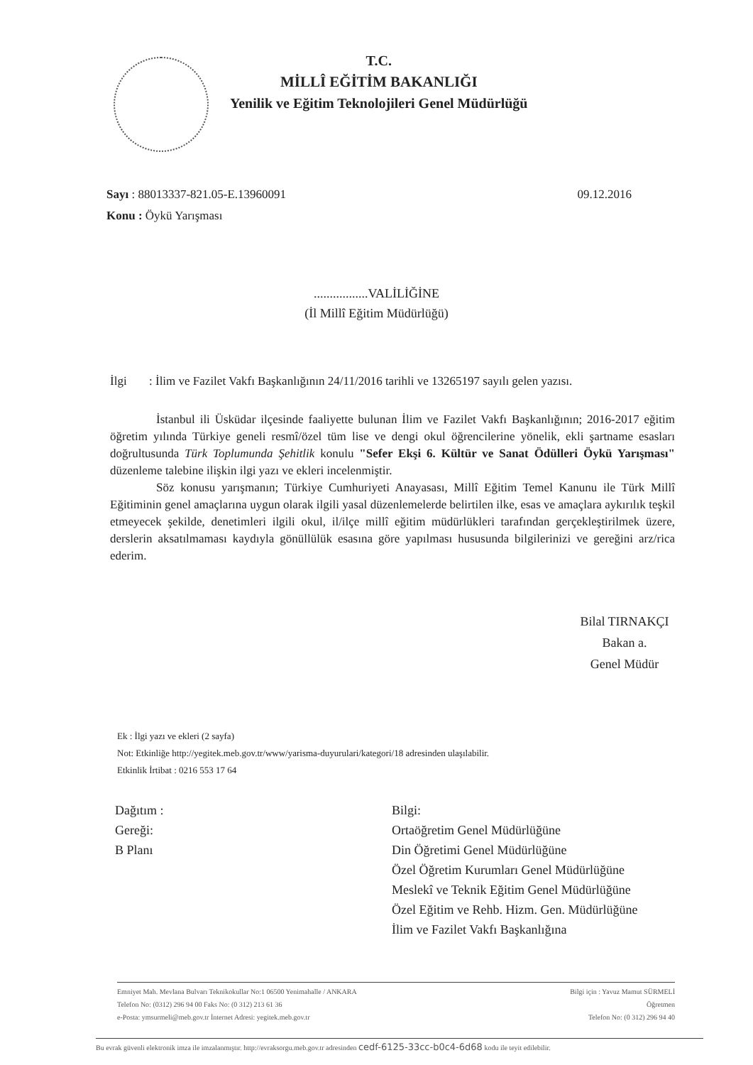T.C.
MİLLÎ EĞİTİM BAKANLIĞI
Yenilik ve Eğitim Teknolojileri Genel Müdürlüğü
Sayı : 88013337-821.05-E.13960091
Konu : Öykü Yarışması
09.12.2016
.................VALİLİĞİNE
(İl Millî Eğitim Müdürlüğü)
İlgi: İlim ve Fazilet Vakfı Başkanlığının 24/11/2016 tarihli ve 13265197 sayılı gelen yazısı.
İstanbul ili Üsküdar ilçesinde faaliyette bulunan İlim ve Fazilet Vakfı Başkanlığının; 2016-2017 eğitim öğretim yılında Türkiye geneli resmî/özel tüm lise ve dengi okul öğrencilerine yönelik, ekli şartname esasları doğrultusunda Türk Toplumunda Şehitlik konulu "Sefer Ekşi 6. Kültür ve Sanat Ödülleri Öykü Yarışması" düzenleme talebine ilişkin ilgi yazı ve ekleri incelenmiştir.
Söz konusu yarışmanın; Türkiye Cumhuriyeti Anayasası, Millî Eğitim Temel Kanunu ile Türk Millî Eğitiminin genel amaçlarına uygun olarak ilgili yasal düzenlemelerde belirtilen ilke, esas ve amaçlara aykırılık teşkil etmeyecek şekilde, denetimleri ilgili okul, il/ilçe millî eğitim müdürlükleri tarafından gerçekleştirilmek üzere, derslerin aksatılmaması kaydıyla gönüllülük esasına göre yapılması hususunda bilgilerinizi ve gereğini arz/rica ederim.
Bilal TIRNAKÇI
Bakan a.
Genel Müdür
Ek : İlgi yazı ve ekleri (2 sayfa)
Not: Etkinliğe http://yegitek.meb.gov.tr/www/yarisma-duyurulari/kategori/18 adresinden ulaşılabilir.
Etkinlik İrtibat : 0216 553 17 64
Dağıtım :
Gereği:
B Planı
Bilgi:
Ortaöğretim Genel Müdürlüğüne
Din Öğretimi Genel Müdürlüğüne
Özel Öğretim Kurumları Genel Müdürlüğüne
Meslekî ve Teknik Eğitim Genel Müdürlüğüne
Özel Eğitim ve Rehb. Hizm. Gen. Müdürlüğüne
İlim ve Fazilet Vakfı Başkanlığına
Emniyet Mah. Mevlana Bulvarı Teknikokullar No:1 06500 Yenimahalle / ANKARA
Telefon No: (0312) 296 94 00 Faks No: (0 312) 213 61 36
e-Posta: ymsurmeli@meb.gov.tr İnternet Adresi: yegitek.meb.gov.tr
Bilgi için : Yavuz Mamut SÜRMELİ
Öğretmen
Telefon No: (0 312) 296 94 40
Bu evrak güvenli elektronik imza ile imzalanmıştır. http://evraksorgu.meb.gov.tr adresinden cedf-6125-33cc-b0c4-6d68 kodu ile teyit edilebilir.